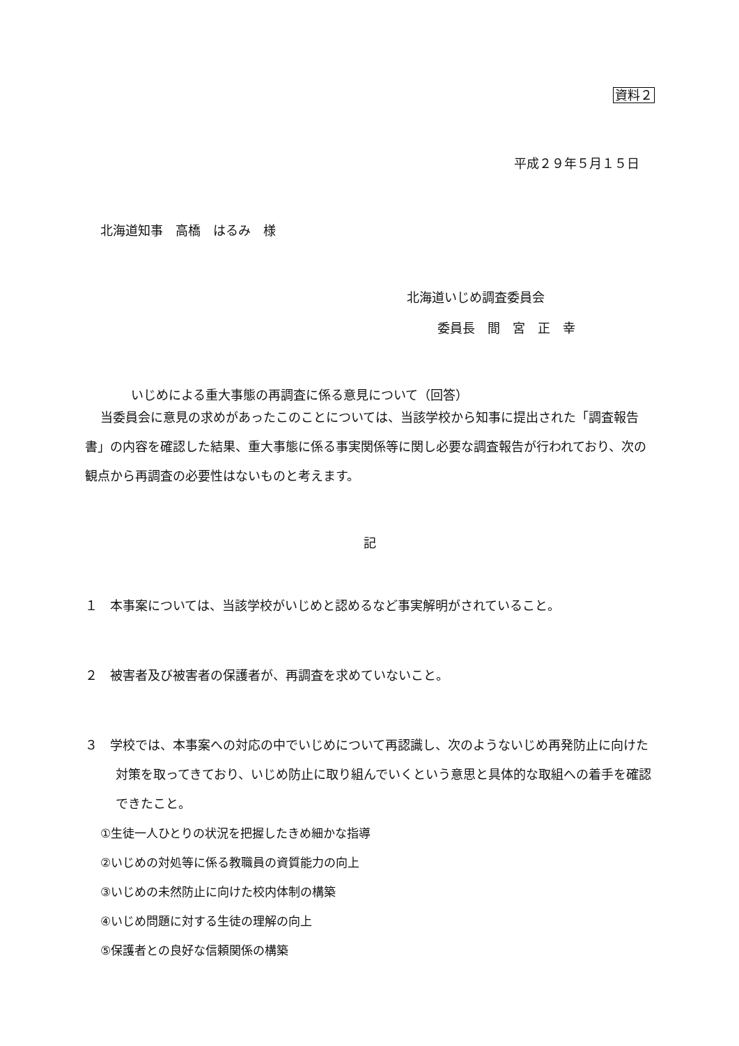資料２
平成２９年５月１５日
北海道知事　高橋　はるみ　様
北海道いじめ調査委員会
委員長　間　宮　正　幸
いじめによる重大事態の再調査に係る意見について（回答）
当委員会に意見の求めがあったこのことについては、当該学校から知事に提出された「調査報告書」の内容を確認した結果、重大事態に係る事実関係等に関し必要な調査報告が行われており、次の観点から再調査の必要性はないものと考えます。
記
１　本事案については、当該学校がいじめと認めるなど事実解明がされていること。
２　被害者及び被害者の保護者が、再調査を求めていないこと。
３　学校では、本事案への対応の中でいじめについて再認識し、次のようないじめ再発防止に向けた対策を取ってきており、いじめ防止に取り組んでいくという意思と具体的な取組への着手を確認できたこと。
①生徒一人ひとりの状況を把握したきめ細かな指導
②いじめの対処等に係る教職員の資質能力の向上
③いじめの未然防止に向けた校内体制の構築
④いじめ問題に対する生徒の理解の向上
⑤保護者との良好な信頼関係の構築